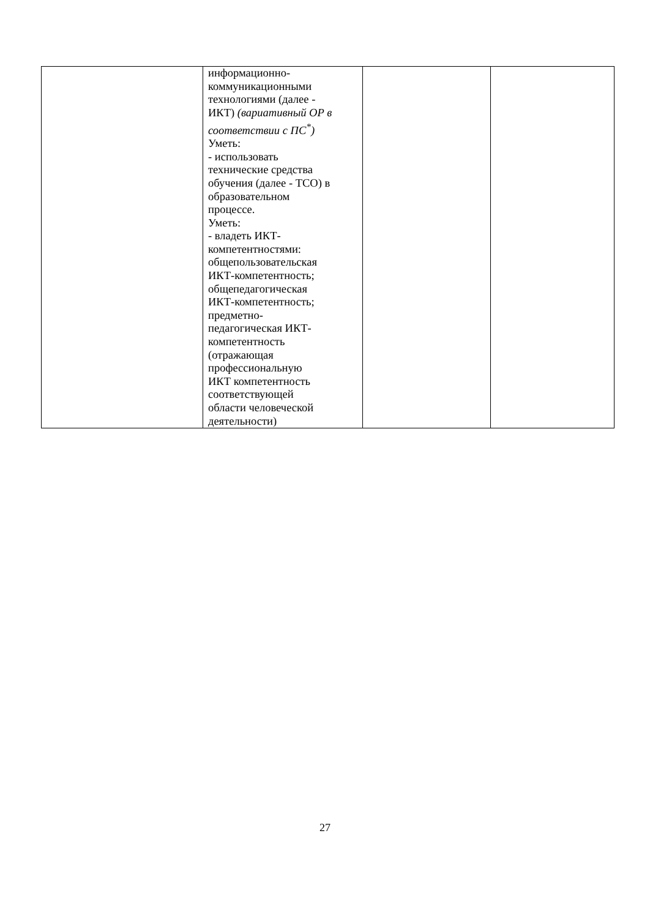| | информационно- коммуникационными технологиями (далее - ИКТ) (вариативный ОР в соответствии с ПС<sup>*</sup>) Уметь: - использовать технические средства обучения (далее - ТСО) в образовательном процессе. Уметь: - владеть ИКТ- компетентностями: общепользовательская ИКТ-компетентность; общепедагогическая ИКТ-компетентность; предметно- педагогическая ИКТ- компетентность (отражающая профессиональную ИКТ компетентность соответствующей области человеческой деятельности) | | |
27